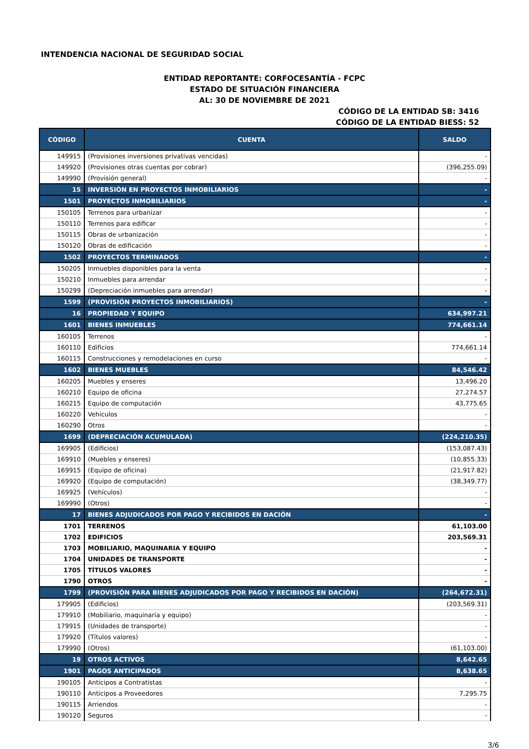INTENDENCIA NACIONAL DE SEGURIDAD SOCIAL
ENTIDAD REPORTANTE: CORFOCESANTÍA - FCPC
ESTADO DE SITUACIÓN FINANCIERA
AL: 30 DE NOVIEMBRE DE 2021
CÓDIGO DE LA ENTIDAD SB: 3416
CÓDIGO DE LA ENTIDAD BIESS: 52
| CÓDIGO | CUENTA | SALDO |
| --- | --- | --- |
| 149915 | (Provisiones inversiones privativas vencidas) | - |
| 149920 | (Provisiones otras cuentas por cobrar) | (396,255.09) |
| 149990 | (Provisión general) | - |
| 15 | INVERSIÓN EN PROYECTOS INMOBILIARIOS | - |
| 1501 | PROYECTOS INMOBILIARIOS | - |
| 150105 | Terrenos para urbanizar | - |
| 150110 | Terrenos para edificar | - |
| 150115 | Obras de urbanización | - |
| 150120 | Obras de edificación | - |
| 1502 | PROYECTOS TERMINADOS | - |
| 150205 | Inmuebles disponibles para la venta | - |
| 150210 | Inmuebles para arrendar | - |
| 150299 | (Depreciación inmuebles para arrendar) | - |
| 1599 | (PROVISIÓN PROYECTOS INMOBILIARIOS) | - |
| 16 | PROPIEDAD Y EQUIPO | 634,997.21 |
| 1601 | BIENES INMUEBLES | 774,661.14 |
| 160105 | Terrenos | - |
| 160110 | Edificios | 774,661.14 |
| 160115 | Construcciones y remodelaciones en curso | - |
| 1602 | BIENES MUEBLES | 84,546.42 |
| 160205 | Muebles y enseres | 13,496.20 |
| 160210 | Equipo de oficina | 27,274.57 |
| 160215 | Equipo de computación | 43,775.65 |
| 160220 | Vehículos | - |
| 160290 | Otros | - |
| 1699 | (DEPRECIACIÓN ACUMULADA) | (224,210.35) |
| 169905 | (Edificios) | (153,087.43) |
| 169910 | (Muebles y enseres) | (10,855.33) |
| 169915 | (Equipo de oficina) | (21,917.82) |
| 169920 | (Equipo de computación) | (38,349.77) |
| 169925 | (Vehículos) | - |
| 169990 | (Otros) | - |
| 17 | BIENES ADJUDICADOS POR PAGO Y RECIBIDOS EN DACIÓN | - |
| 1701 | TERRENOS | 61,103.00 |
| 1702 | EDIFICIOS | 203,569.31 |
| 1703 | MOBILIARIO, MAQUINARIA Y EQUIPO | - |
| 1704 | UNIDADES DE TRANSPORTE | - |
| 1705 | TÍTULOS VALORES | - |
| 1790 | OTROS | - |
| 1799 | (PROVISIÓN PARA BIENES ADJUDICADOS POR PAGO Y RECIBIDOS EN DACIÓN) | (264,672.31) |
| 179905 | (Edificios) | (203,569.31) |
| 179910 | (Mobiliario, maquinaria y equipo) | - |
| 179915 | (Unidades de transporte) | - |
| 179920 | (Títulos valores) | - |
| 179990 | (Otros) | (61,103.00) |
| 19 | OTROS ACTIVOS | 8,642.65 |
| 1901 | PAGOS ANTICIPADOS | 8,638.65 |
| 190105 | Anticipos a Contratistas | - |
| 190110 | Anticipos a Proveedores | 7,295.75 |
| 190115 | Arriendos | - |
| 190120 | Seguros | - |
3/6